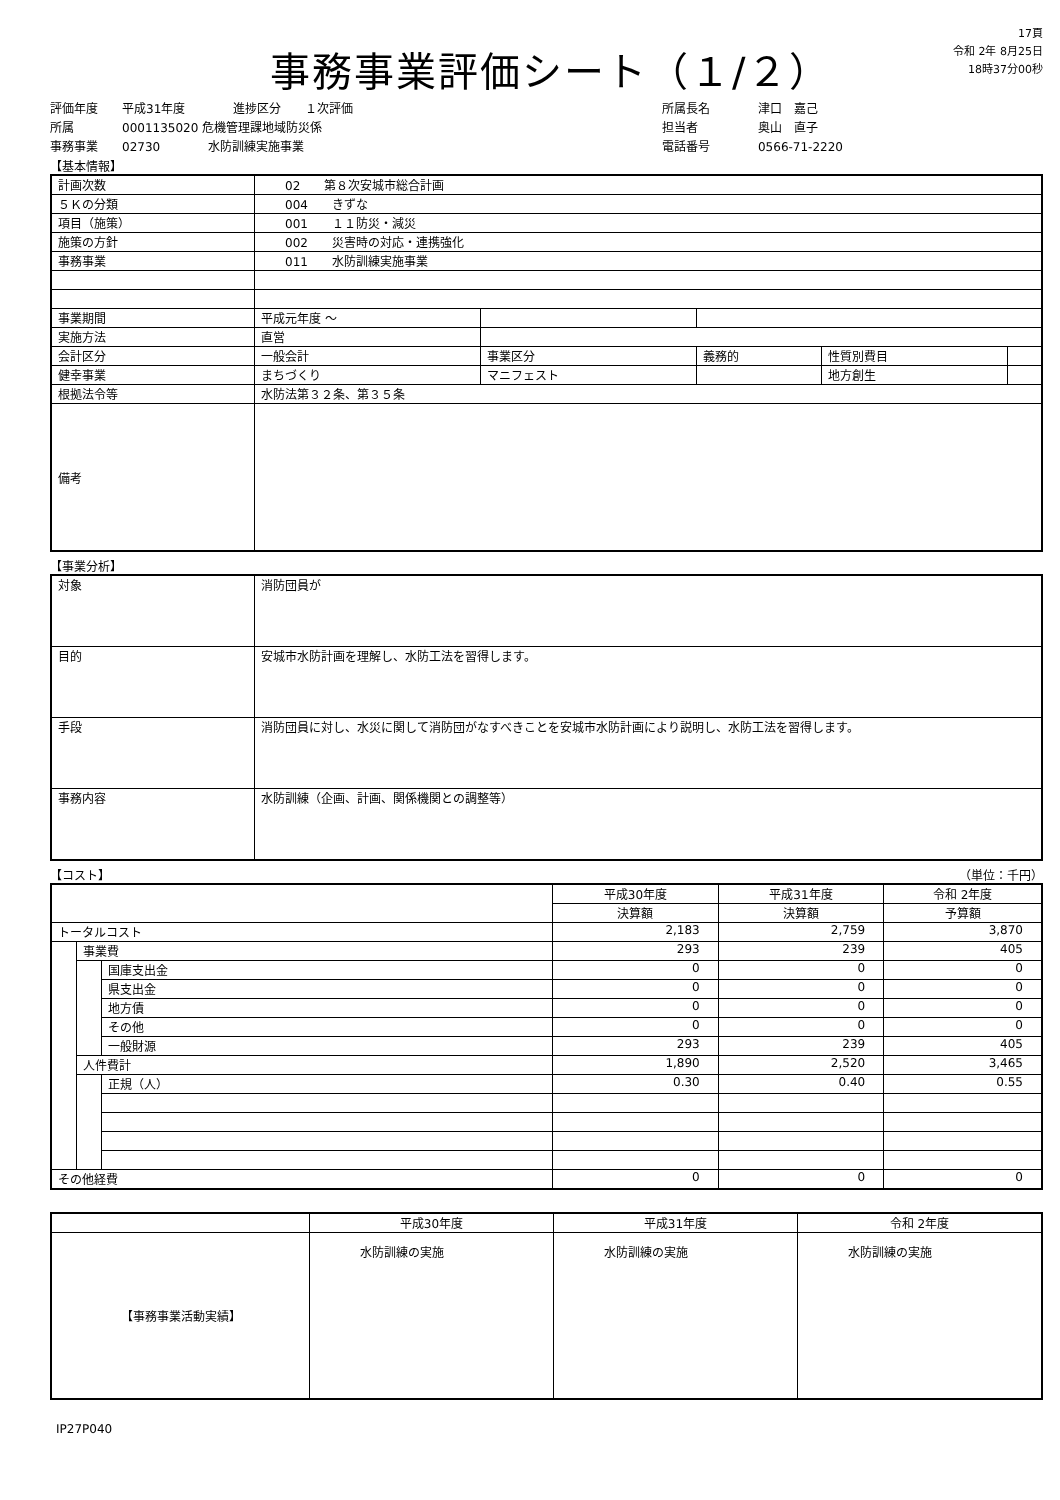事務事業評価シート（１/２）
17頁
令和 2年 8月25日
18時37分00秒
評価年度　　平成31年度　　　　進捗区分　　１次評価
所属　　　　0001135020 危機管理課地域防災係
事務事業　　02730　　　　水防訓練実施事業
所属長名　　　　津口　嘉己
担当者　　　　　奥山　直子
電話番号　　　　0566-71-2220
【基本情報】
| 計画次数 | 02 第８次安城市総合計画 | | | | |
| ５Ｋの分類 | 004 きずな | | | | |
| 項目（施策） | 001 １１防災・減災 | | | | |
| 施策の方針 | 002 災害時の対応・連携強化 | | | | |
| 事務事業 | 011 水防訓練実施事業 | | | | |
| 事業期間 | 平成元年度 ～ | | | | |
| 実施方法 | 直営 | | | | |
| 会計区分 | 一般会計 | 事業区分 | 義務的 | 性質別費目 | |
| 健幸事業 | まちづくり | マニフェスト | | 地方創生 | |
| 根拠法令等 | 水防法第３２条、第３５条 | | | | |
| 備考 | | | | | |
【事業分析】
| 対象 | 消防団員が |
| 目的 | 安城市水防計画を理解し、水防工法を習得します。 |
| 手段 | 消防団員に対し、水災に関して消防団がなすべきことを安城市水防計画により説明し、水防工法を習得します。 |
| 事務内容 | 水防訓練（企画、計画、関係機関との調整等） |
【コスト】 （単位：千円）
| | | | 平成30年度 | 平成31年度 | 令和 2年度 |
| | | | 決算額 | 決算額 | 予算額 |
| トータルコスト | | | 2,183 | 2,759 | 3,870 |
| | 事業費 | | 293 | 239 | 405 |
| | | 国庫支出金 | 0 | 0 | 0 |
| | | 県支出金 | 0 | 0 | 0 |
| | | 地方債 | 0 | 0 | 0 |
| | | その他 | 0 | 0 | 0 |
| | | 一般財源 | 293 | 239 | 405 |
| | 人件費計 | | 1,890 | 2,520 | 3,465 |
| | | 正規（人） | 0.30 | 0.40 | 0.55 |
| その他経費 | | | 0 | 0 | 0 |
| | 平成30年度 | 平成31年度 | 令和 2年度 |
| 【事務事業活動実績】 | 水防訓練の実施 | 水防訓練の実施 | 水防訓練の実施 |
IP27P040